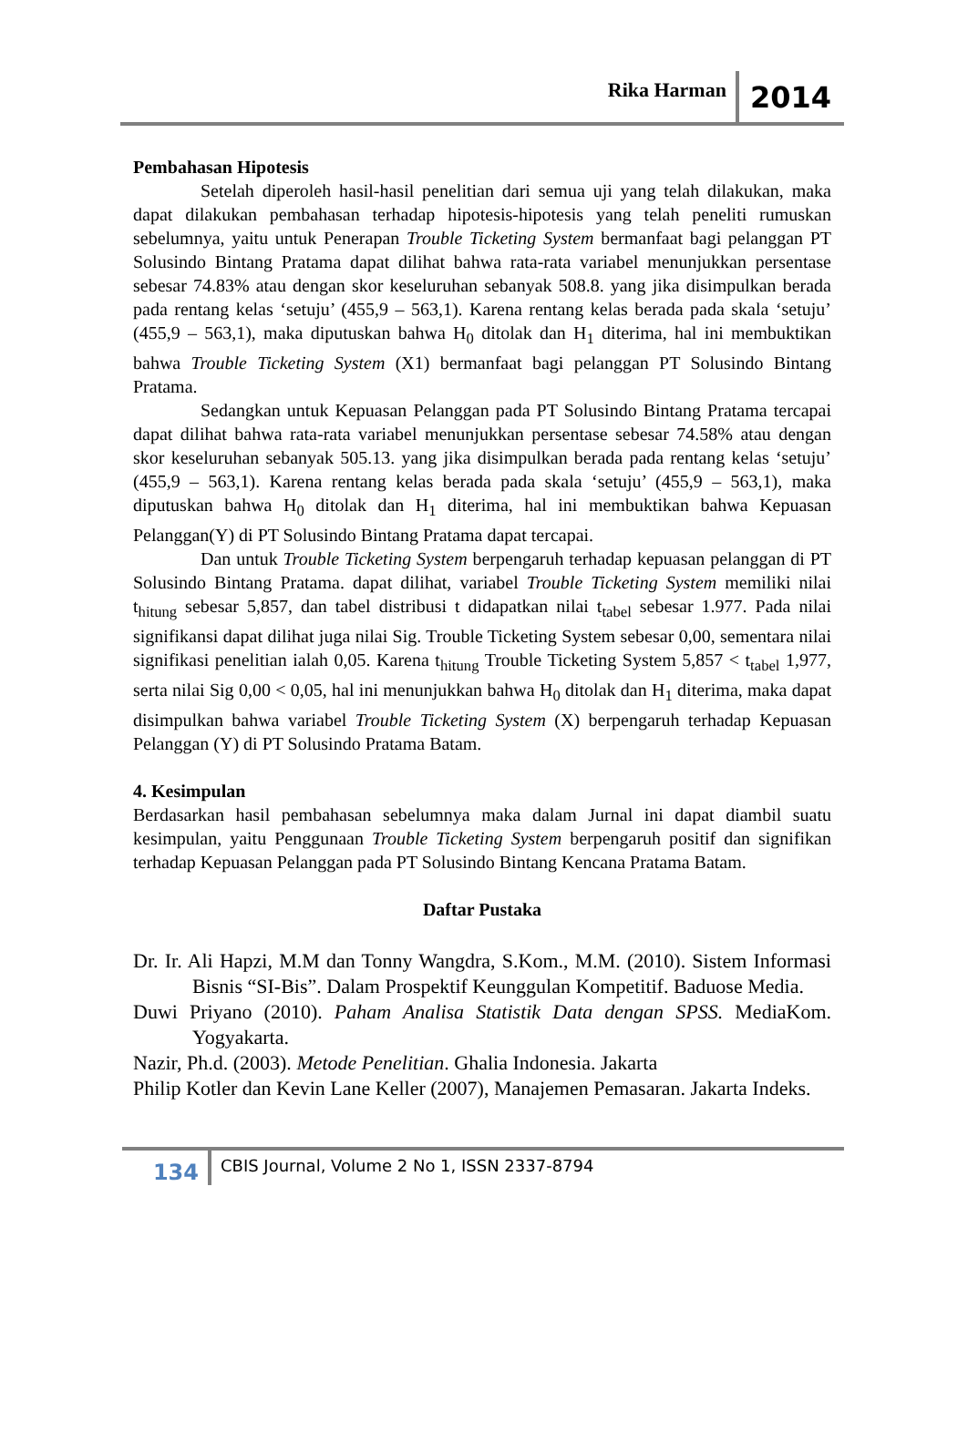Rika Harman 2014
Pembahasan Hipotesis
Setelah diperoleh hasil-hasil penelitian dari semua uji yang telah dilakukan, maka dapat dilakukan pembahasan terhadap hipotesis-hipotesis yang telah peneliti rumuskan sebelumnya, yaitu untuk Penerapan Trouble Ticketing System bermanfaat bagi pelanggan PT Solusindo Bintang Pratama dapat dilihat bahwa rata-rata variabel menunjukkan persentase sebesar 74.83% atau dengan skor keseluruhan sebanyak 508.8. yang jika disimpulkan berada pada rentang kelas ‘setuju’ (455,9 – 563,1). Karena rentang kelas berada pada skala ‘setuju’ (455,9 – 563,1), maka diputuskan bahwa H<sub>0</sub> ditolak dan H<sub>1</sub> diterima, hal ini membuktikan bahwa Trouble Ticketing System (X1) bermanfaat bagi pelanggan PT Solusindo Bintang Pratama.
Sedangkan untuk Kepuasan Pelanggan pada PT Solusindo Bintang Pratama tercapai dapat dilihat bahwa rata-rata variabel menunjukkan persentase sebesar 74.58% atau dengan skor keseluruhan sebanyak 505.13. yang jika disimpulkan berada pada rentang kelas ‘setuju’ (455,9 – 563,1). Karena rentang kelas berada pada skala ‘setuju’ (455,9 – 563,1), maka diputuskan bahwa H<sub>0</sub> ditolak dan H<sub>1</sub> diterima, hal ini membuktikan bahwa Kepuasan Pelanggan(Y) di PT Solusindo Bintang Pratama dapat tercapai.
Dan untuk Trouble Ticketing System berpengaruh terhadap kepuasan pelanggan di PT Solusindo Bintang Pratama. dapat dilihat, variabel Trouble Ticketing System memiliki nilai t<sub>hitung</sub> sebesar 5,857, dan tabel distribusi t didapatkan nilai t<sub>tabel</sub> sebesar 1.977. Pada nilai signifikansi dapat dilihat juga nilai Sig. Trouble Ticketing System sebesar 0,00, sementara nilai signifikasi penelitian ialah 0,05. Karena t<sub>hitung</sub> Trouble Ticketing System 5,857 < t<sub>tabel</sub> 1,977, serta nilai Sig 0,00 < 0,05, hal ini menunjukkan bahwa H<sub>0</sub> ditolak dan H<sub>1</sub> diterima, maka dapat disimpulkan bahwa variabel Trouble Ticketing System (X) berpengaruh terhadap Kepuasan Pelanggan (Y) di PT Solusindo Pratama Batam.
4. Kesimpulan
Berdasarkan hasil pembahasan sebelumnya maka dalam Jurnal ini dapat diambil suatu kesimpulan, yaitu Penggunaan Trouble Ticketing System berpengaruh positif dan signifikan terhadap Kepuasan Pelanggan pada PT Solusindo Bintang Kencana Pratama Batam.
Daftar Pustaka
Dr. Ir. Ali Hapzi, M.M dan Tonny Wangdra, S.Kom., M.M. (2010). Sistem Informasi Bisnis “SI-Bis”. Dalam Prospektif Keunggulan Kompetitif. Baduose Media.
Duwi Priyano (2010). Paham Analisa Statistik Data dengan SPSS. MediaKom. Yogyakarta.
Nazir, Ph.d. (2003). Metode Penelitian. Ghalia Indonesia. Jakarta
Philip Kotler dan Kevin Lane Keller (2007), Manajemen Pemasaran. Jakarta Indeks.
134 CBIS Journal, Volume 2 No 1, ISSN 2337-8794